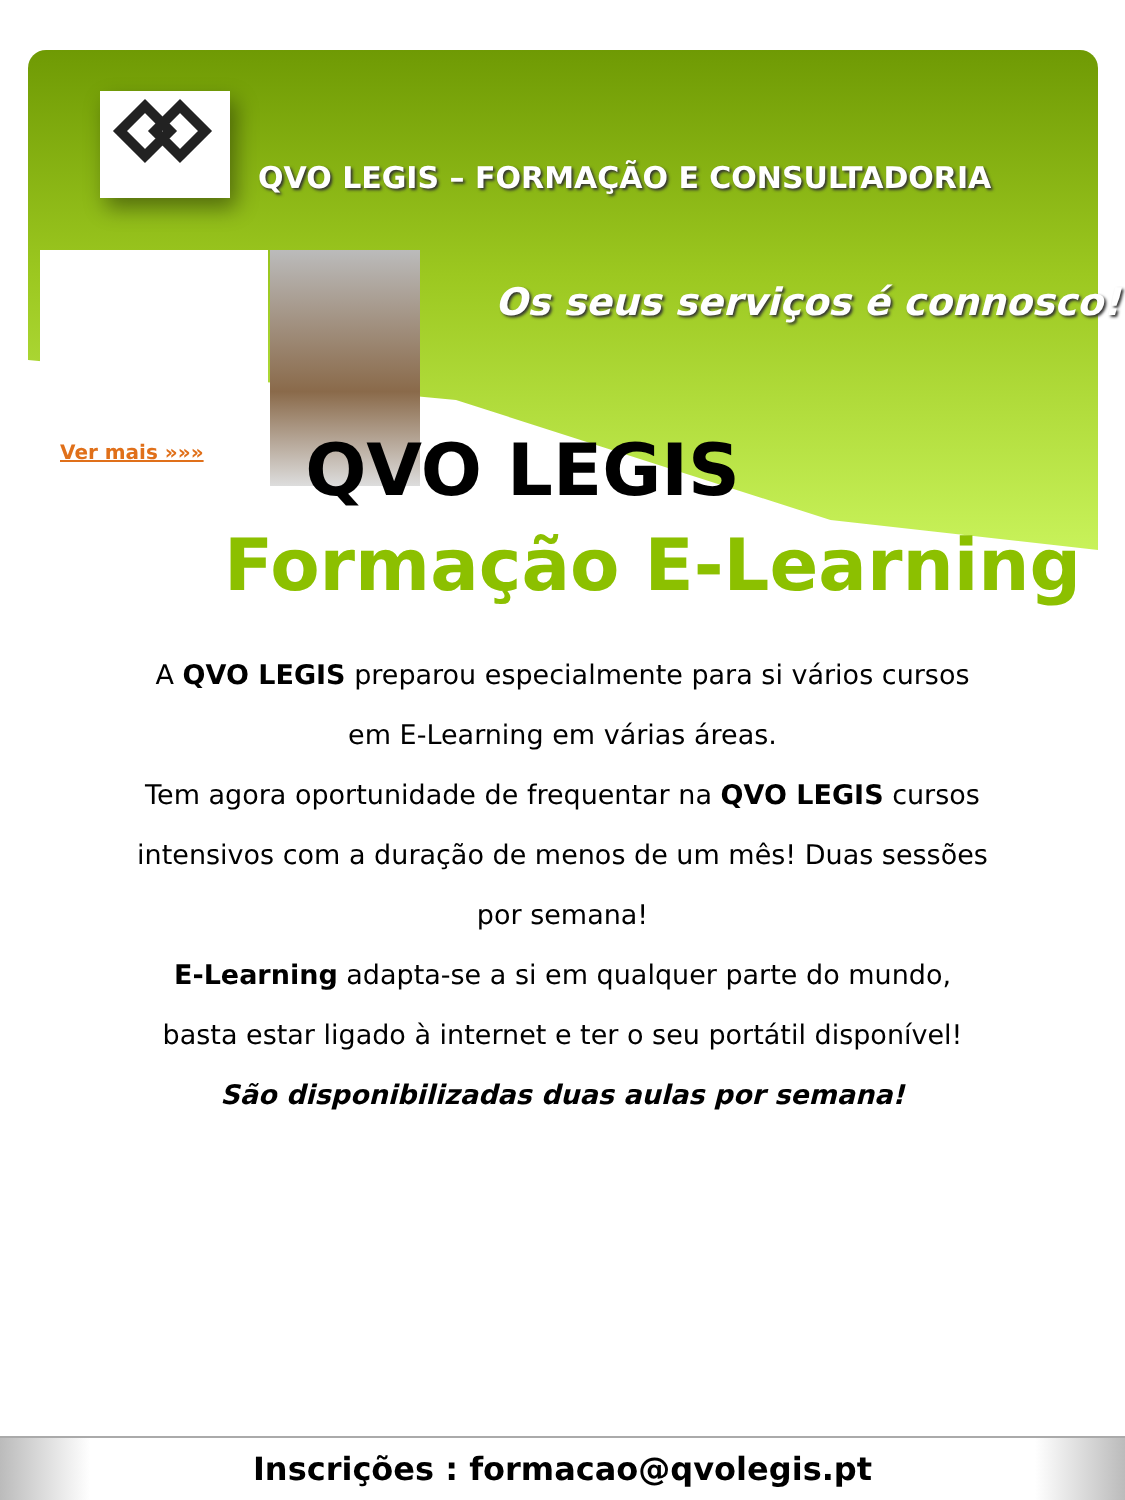QVO LEGIS – FORMAÇÃO E CONSULTADORIA
Ver mais »»»
Os seus serviços é connosco!
QVO LEGIS
Formação E-Learning
A QVO LEGIS preparou especialmente para si vários cursos em E-Learning em várias áreas.
Tem agora oportunidade de frequentar na QVO LEGIS cursos intensivos com a duração de menos de um mês! Duas sessões por semana!
E-Learning adapta-se a si em qualquer parte do mundo, basta estar ligado à internet e ter o seu portátil disponível!
São disponibilizadas duas aulas por semana!
Inscrições : formacao@qvolegis.pt